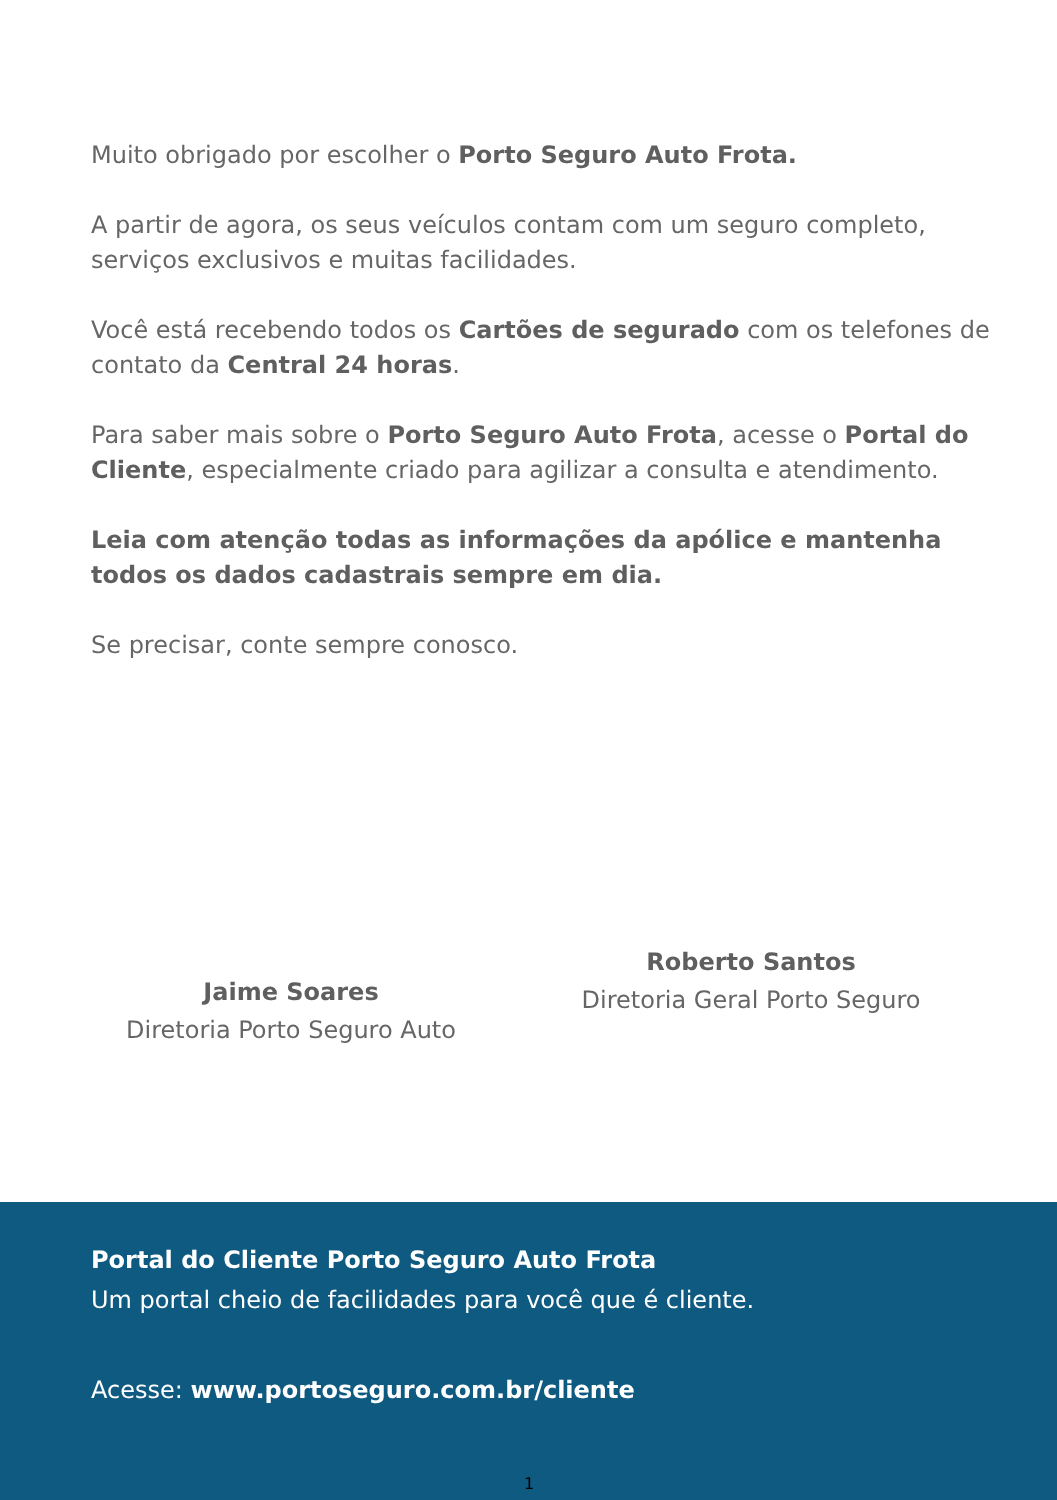Muito obrigado por escolher o Porto Seguro Auto Frota.
A partir de agora, os seus veículos contam com um seguro completo, serviços exclusivos e muitas facilidades.
Você está recebendo todos os Cartões de segurado com os telefones de contato da Central 24 horas.
Para saber mais sobre o Porto Seguro Auto Frota, acesse o Portal do Cliente, especialmente criado para agilizar a consulta e atendimento.
Leia com atenção todas as informações da apólice e mantenha todos os dados cadastrais sempre em dia.
Se precisar, conte sempre conosco.
Jaime Soares
Diretoria Porto Seguro Auto
Roberto Santos
Diretoria Geral Porto Seguro
Portal do Cliente Porto Seguro Auto Frota
Um portal cheio de facilidades para você que é cliente.
Acesse: www.portoseguro.com.br/cliente
1